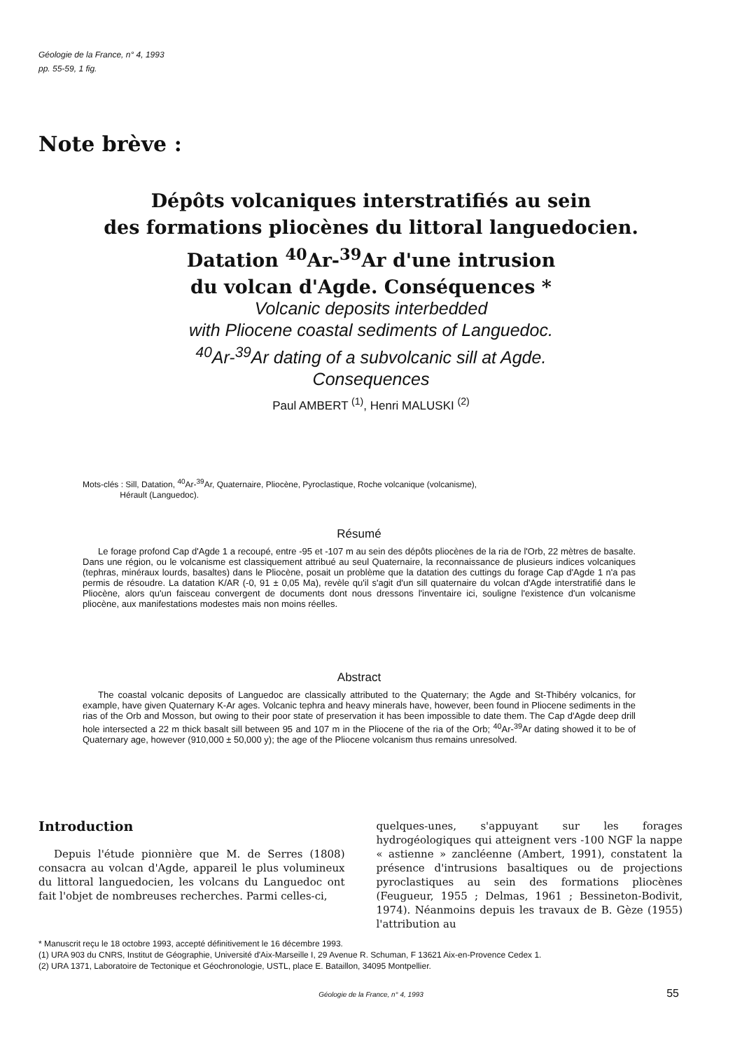Géologie de la France, n° 4, 1993
pp. 55-59, 1 fig.
Note brève :
Dépôts volcaniques interstratifiés au sein
des formations pliocènes du littoral languedocien.
Datation <sup>40</sup>Ar-<sup>39</sup>Ar d'une intrusion
du volcan d'Agde. Conséquences *
Volcanic deposits interbedded
with Pliocene coastal sediments of Languedoc.
<sup>40</sup>Ar-<sup>39</sup>Ar dating of a subvolcanic sill at Agde.
Consequences
Paul AMBERT <sup>(1)</sup>, Henri MALUSKI <sup>(2)</sup>
Mots-clés : Sill, Datation, <sup>40</sup>Ar-<sup>39</sup>Ar, Quaternaire, Pliocène, Pyroclastique, Roche volcanique (volcanisme),
Hérault (Languedoc).
Résumé
Le forage profond Cap d'Agde 1 a recoupé, entre -95 et -107 m au sein des dépôts pliocènes de la ria de l'Orb, 22 mètres de basalte. Dans une région, ou le volcanisme est classiquement attribué au seul Quaternaire, la reconnaissance de plusieurs indices volcaniques (tephras, minéraux lourds, basaltes) dans le Pliocène, posait un problème que la datation des cuttings du forage Cap d'Agde 1 n'a pas permis de résoudre. La datation K/AR (-0, 91 ± 0,05 Ma), revèle qu'il s'agit d'un sill quaternaire du volcan d'Agde interstratifié dans le Pliocène, alors qu'un faisceau convergent de documents dont nous dressons l'inventaire ici, souligne l'existence d'un volcanisme pliocène, aux manifestations modestes mais non moins réelles.
Abstract
The coastal volcanic deposits of Languedoc are classically attributed to the Quaternary; the Agde and St-Thibéry volcanics, for example, have given Quaternary K-Ar ages. Volcanic tephra and heavy minerals have, however, been found in Pliocene sediments in the rias of the Orb and Mosson, but owing to their poor state of preservation it has been impossible to date them. The Cap d'Agde deep drill hole intersected a 22 m thick basalt sill between 95 and 107 m in the Pliocene of the ria of the Orb; <sup>40</sup>Ar-<sup>39</sup>Ar dating showed it to be of Quaternary age, however (910,000 ± 50,000 y); the age of the Pliocene volcanism thus remains unresolved.
Introduction
Depuis l'étude pionnière que M. de Serres (1808) consacra au volcan d'Agde, appareil le plus volumineux du littoral languedocien, les volcans du Languedoc ont fait l'objet de nombreuses recherches. Parmi celles-ci,
quelques-unes, s'appuyant sur les forages hydrogéologiques qui atteignent vers -100 NGF la nappe « astienne » zancléenne (Ambert, 1991), constatent la présence d'intrusions basaltiques ou de projections pyroclastiques au sein des formations pliocènes (Feugueur, 1955 ; Delmas, 1961 ; Bessineton-Bodivit, 1974). Néanmoins depuis les travaux de B. Gèze (1955) l'attribution au
* Manuscrit reçu le 18 octobre 1993, accepté définitivement le 16 décembre 1993.
(1) URA 903 du CNRS, Institut de Géographie, Université d'Aix-Marseille I, 29 Avenue R. Schuman, F 13621 Aix-en-Provence Cedex 1.
(2) URA 1371, Laboratoire de Tectonique et Géochronologie, USTL, place E. Bataillon, 34095 Montpellier.
Géologie de la France, n° 4, 1993 55